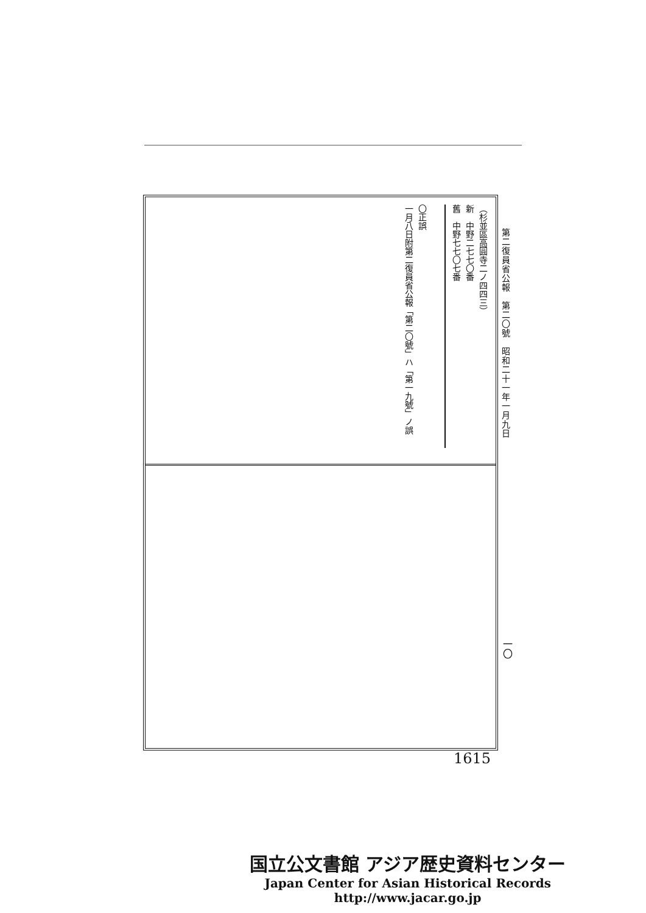第二復員省公報　第二〇號　昭和二十一年一月九日
（杉並區高圓寺二ノ四四三）
新　中野二七七〇番
舊　中野七七〇七番
〇正誤
一月八日附第二復員省公報「第二〇號」ハ「第一九號」ノ誤
一〇
1615
国立公文書館 アジア歴史資料センター
Japan Center for Asian Historical Records
http://www.jacar.go.jp